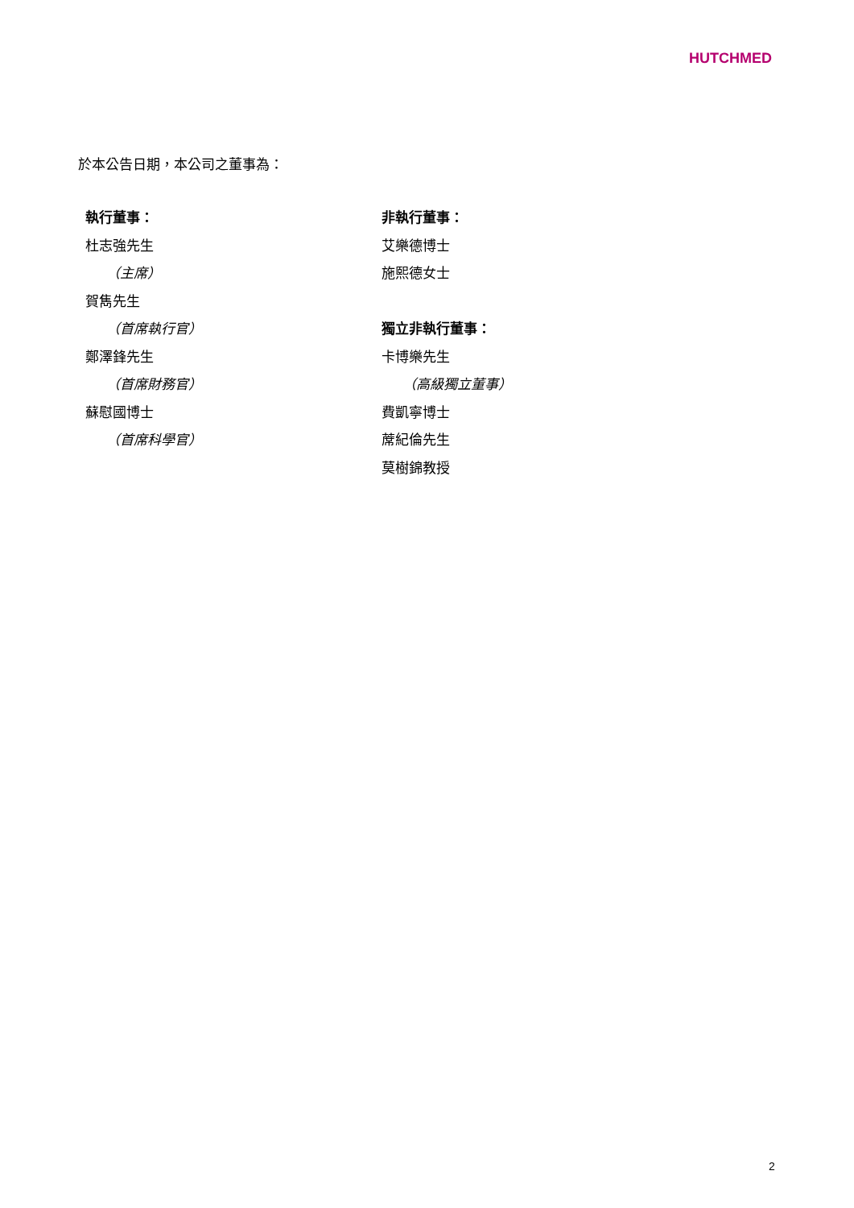HUTCHMED
於本公告日期，本公司之董事為：
執行董事：
杜志強先生
（主席）
賀雋先生
（首席執行官）
鄭澤鋒先生
（首席財務官）
蘇慰國博士
（首席科學官）
非執行董事：
艾樂德博士
施熙德女士
獨立非執行董事：
卡博樂先生
（高級獨立董事）
費凱寧博士
蓆紀倫先生
莫樹錦教授
2